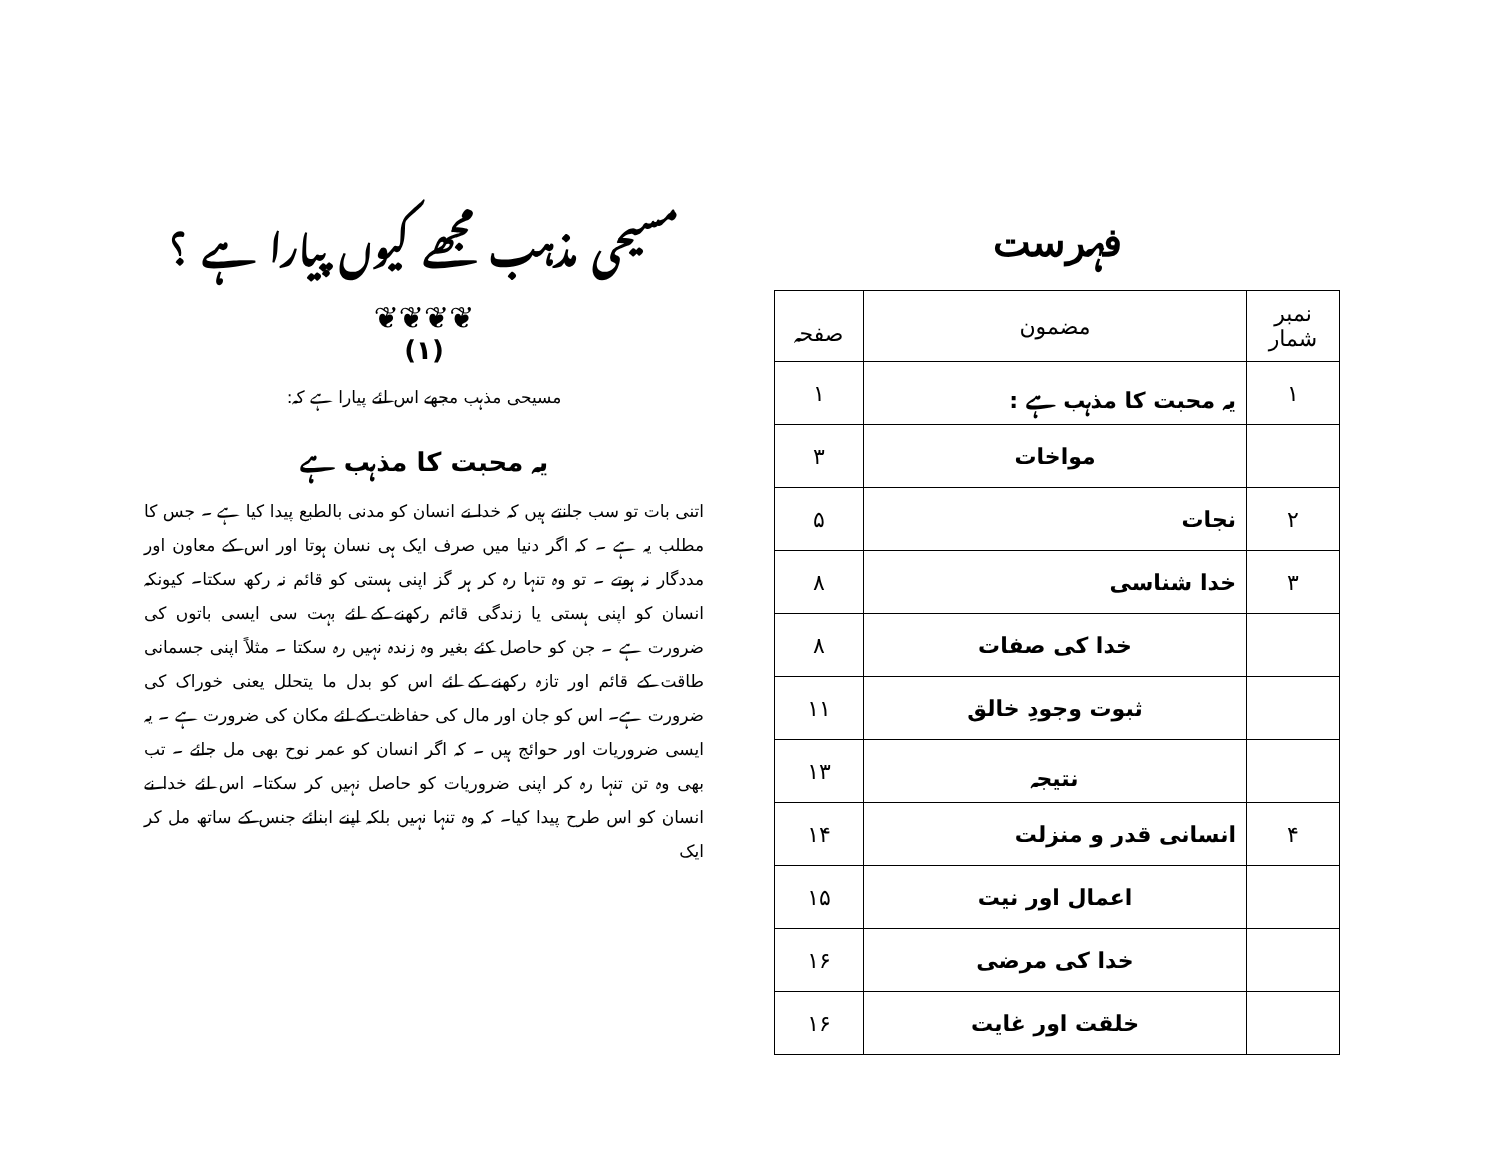فہرست
| نمبر شمار | مضمون | صفحہ |
| --- | --- | --- |
| ۱ | یہ محبت کا مذہب ہے : | ۱ |
| | مواخات | ۳ |
| ۲ | نجات | ۵ |
| ۳ | خدا شناسی | ۸ |
| | خدا کی صفات | ۸ |
| | ثبوت وجودِ خالق | ۱۱ |
| | نتیجہ | ۱۳ |
| ۴ | انسانی قدر و منزلت | ۱۴ |
| | اعمال اور نیت | ۱۵ |
| | خدا کی مرضی | ۱۶ |
| | خلقت اور غایت | ۱۶ |
مسیحی مذہب مجھے کیوں پیارا ہے ؟
❦❦❦❦
(۱)
مسیحی مذہب مجھے اس لئے پیارا ہے کہ:
یہ محبت کا مذہب ہے
اتنی بات تو سب جانتے ہیں کہ خدا نے انسان کو مدنی بالطبع پیدا کیا ہے ۔ جس کا مطلب یہ ہے ۔ کہ اگر دنیا میں صرف ایک ہی نسان ہوتا اور اس کے معاون اور مددگار نہ ہوتے ۔ تو وہ تنہا رہ کر ہر گز اپنی ہستی کو قائم نہ رکھ سکتا۔ کیونکہ انسان کو اپنی ہستی یا زندگی قائم رکھنے کے لئے بہت سی ایسی باتوں کی ضرورت ہے ۔ جن کو حاصل کئے بغیر وہ زندہ نہیں رہ سکتا ۔ مثلاً اپنی جسمانی طاقت کے قائم اور تازہ رکھنے کے لئے اس کو بدل ما یتحلل یعنی خوراک کی ضرورت ہے۔ اس کو جان اور مال کی حفاظت کے لئے مکان کی ضرورت ہے ۔ یہ ایسی ضروریات اور حوائج ہیں ۔ کہ اگر انسان کو عمر نوح بھی مل جائے ۔ تب بھی وہ تن تنہا رہ کر اپنی ضروریات کو حاصل نہیں کر سکتا۔ اس لئے خدا نے انسان کو اس طرح پیدا کیا۔ کہ وہ تنہا نہیں بلکہ اپنے ابنائے جنس کے ساتھ مل کر ایک